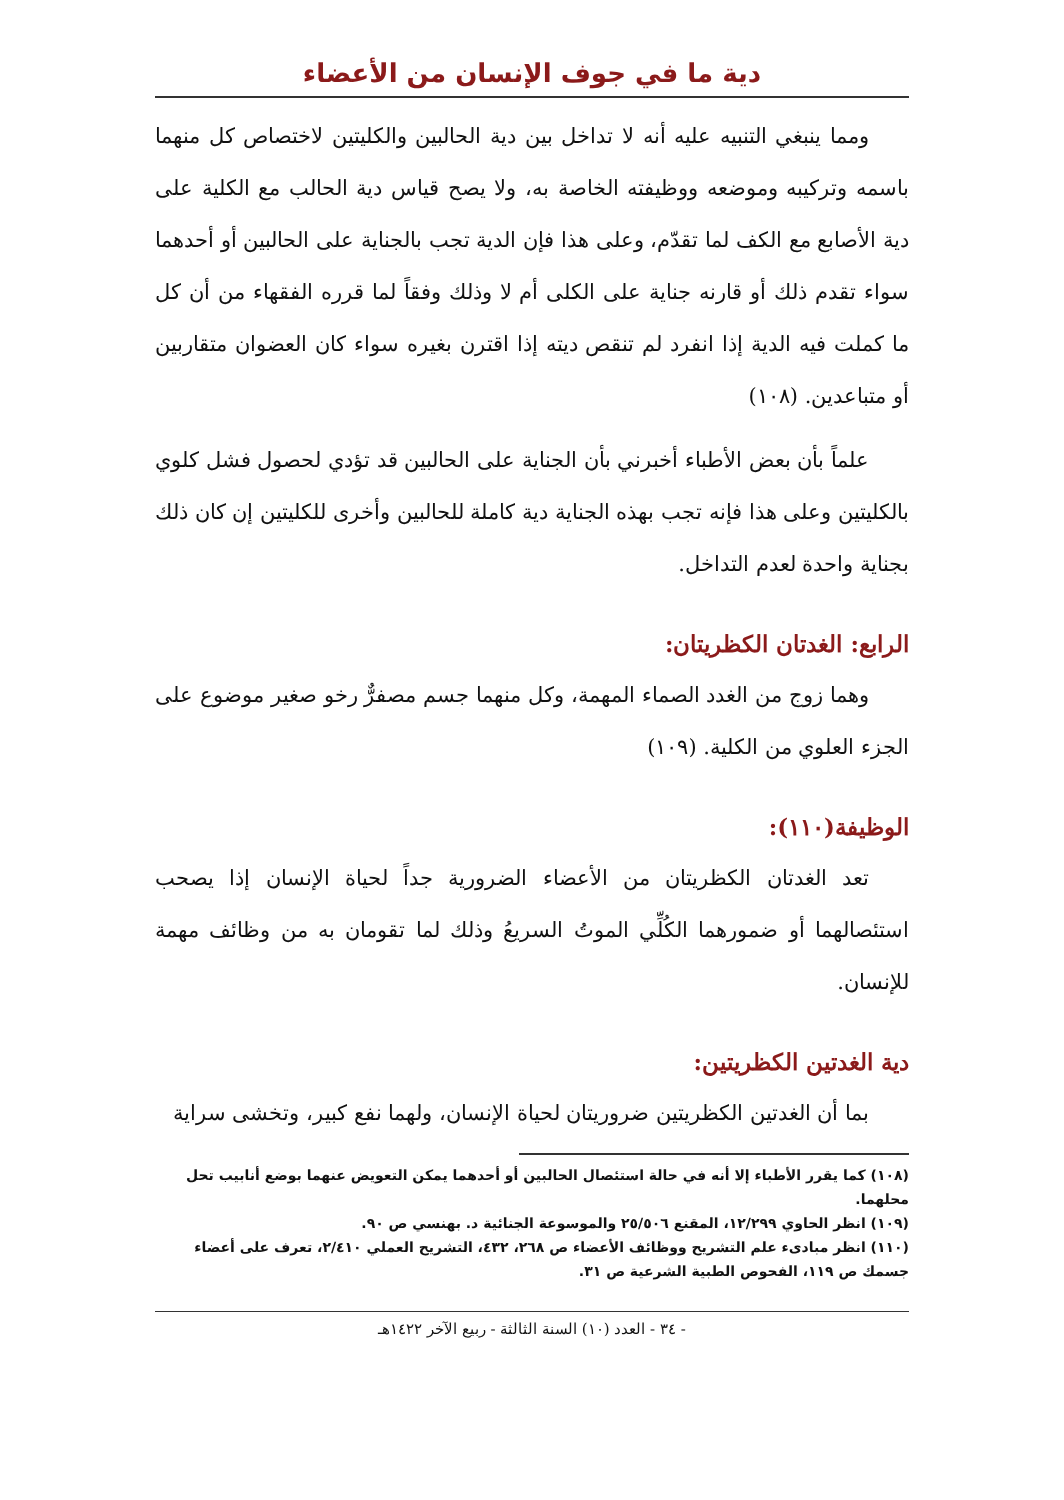دية ما في جوف الإنسان من الأعضاء
ومما ينبغي التنبيه عليه أنه لا تداخل بين دية الحالبين والكليتين لاختصاص كل منهما باسمه وتركيبه وموضعه ووظيفته الخاصة به، ولا يصح قياس دية الحالب مع الكلية على دية الأصابع مع الكف لما تقدّم، وعلى هذا فإن الدية تجب بالجناية على الحالبين أو أحدهما سواء تقدم ذلك أو قارنه جناية على الكلى أم لا وذلك وفقاً لما قرره الفقهاء من أن كل ما كملت فيه الدية إذا انفرد لم تنقص ديته إذا اقترن بغيره سواء كان العضوان متقاربين أو متباعدين. (١٠٨)
علماً بأن بعض الأطباء أخبرني بأن الجناية على الحالبين قد تؤدي لحصول فشل كلوي بالكليتين وعلى هذا فإنه تجب بهذه الجناية دية كاملة للحالبين وأخرى للكليتين إن كان ذلك بجناية واحدة لعدم التداخل.
الرابع: الغدتان الكظريتان:
وهما زوج من الغدد الصماء المهمة، وكل منهما جسم مصفرٌّ رخو صغير موضوع على الجزء العلوي من الكلية. (١٠٩)
الوظيفة(١١٠):
تعد الغدتان الكظريتان من الأعضاء الضرورية جداً لحياة الإنسان إذا يصحب استئصالهما أو ضمورهما الكُلِّي الموتُ السريعُ وذلك لما تقومان به من وظائف مهمة للإنسان.
دية الغدتين الكظريتين:
بما أن الغدتين الكظريتين ضروريتان لحياة الإنسان، ولهما نفع كبير، وتخشى سراية
(١٠٨) كما يقرر الأطباء إلا أنه في حالة استئصال الحالبين أو أحدهما يمكن التعويض عنهما بوضع أنابيب تحل محلهما.
(١٠٩) انظر الحاوي ١٢/٢٩٩، المقنع ٢٥/٥٠٦ والموسوعة الجنائية د. بهنسي ص ٩٠.
(١١٠) انظر مبادىء علم التشريح ووظائف الأعضاء ص ٢٦٨، ٤٣٢، التشريح العملي ٢/٤١٠، تعرف على أعضاء جسمك ص ١١٩، الفحوص الطبية الشرعية ص ٣١.
- ٣٤ - العدد (١٠) السنة الثالثة - ربيع الآخر ١٤٢٢هـ